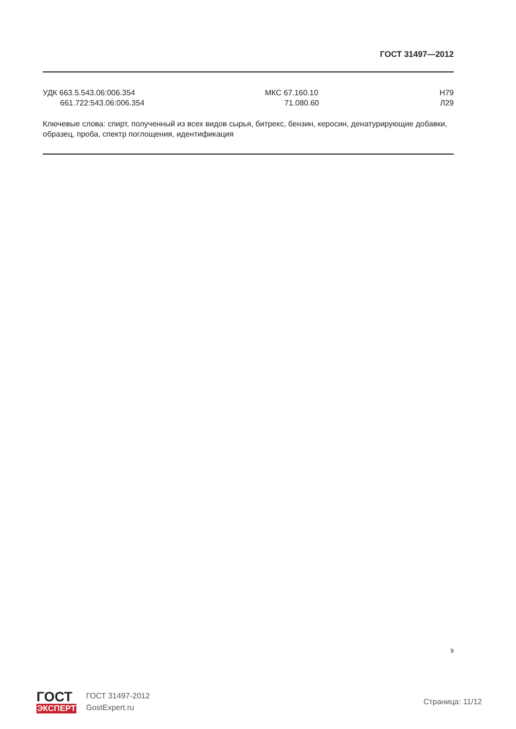ГОСТ 31497—2012
УДК 663.5.543.06:006.354
661.722:543.06:006.354
МКС 67.160.10
71.080.60
Н79
Л29
Ключевые слова: спирт, полученный из всех видов сырья, битрекс, бензин, керосин, денатурирующие добавки, образец, проба, спектр поглощения, идентификация
9
ГОСТ
ЭКСПЕРТ
ГОСТ 31497-2012
GostExpert.ru
Страница: 11/12